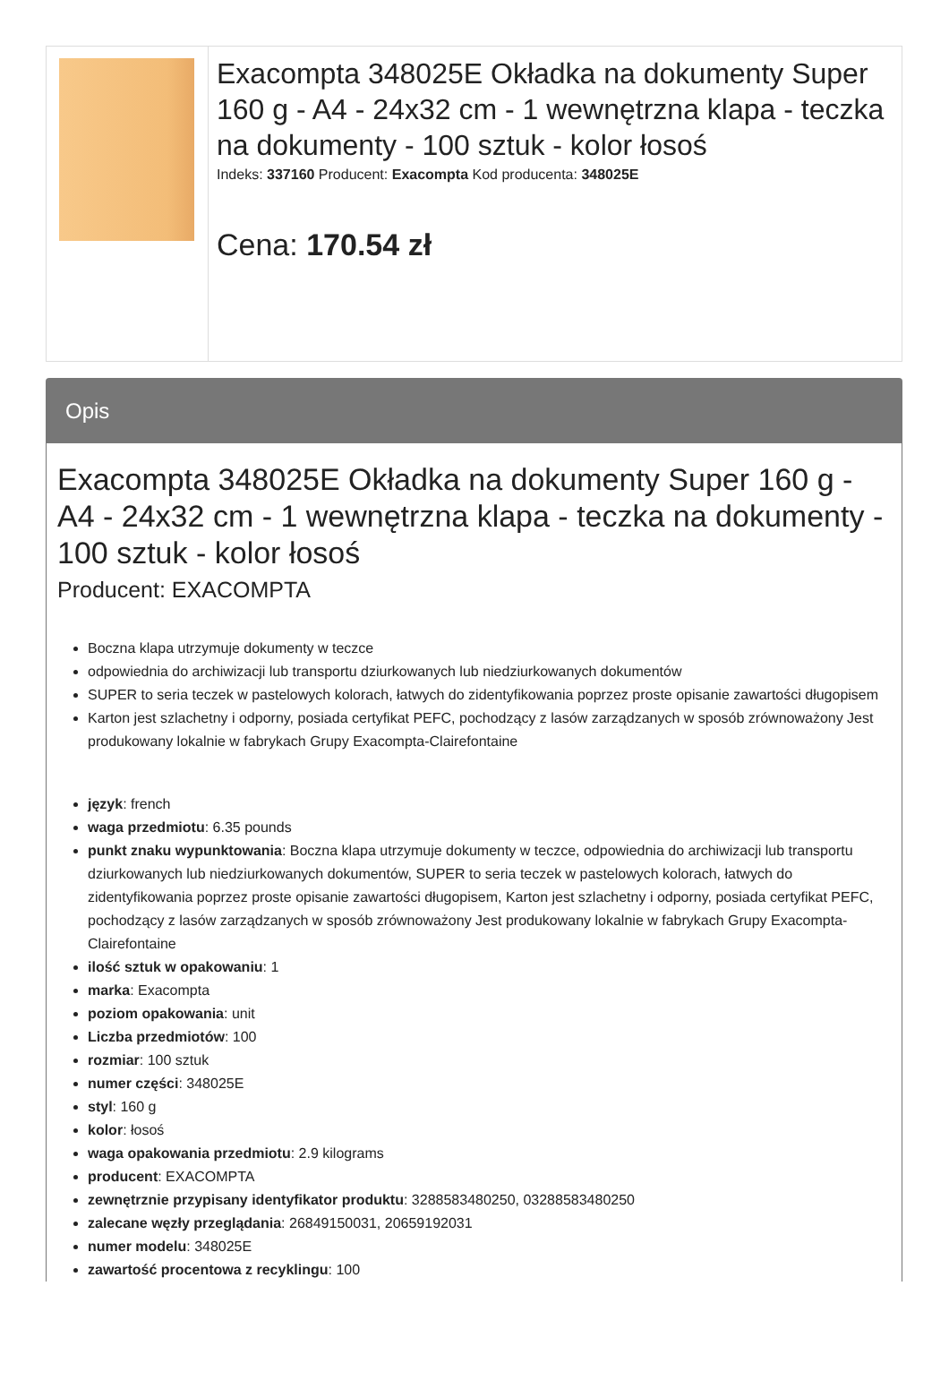| | Exacompta 348025E Okładka na dokumenty Super 160 g - A4 - 24x32 cm - 1 wewnętrzna klapa - teczka na dokumenty - 100 sztuk - kolor łosoś Indeks: 337160 Producent: Exacompta Kod producenta: 348025E Cena: 170.54 zł |
Opis
Exacompta 348025E Okładka na dokumenty Super 160 g - A4 - 24x32 cm - 1 wewnętrzna klapa - teczka na dokumenty - 100 sztuk - kolor łosoś
Producent: EXACOMPTA
Boczna klapa utrzymuje dokumenty w teczce
odpowiednia do archiwizacji lub transportu dziurkowanych lub niedziurkowanych dokumentów
SUPER to seria teczek w pastelowych kolorach, łatwych do zidentyfikowania poprzez proste opisanie zawartości długopisem
Karton jest szlachetny i odporny, posiada certyfikat PEFC, pochodzący z lasów zarządzanych w sposób zrównoważony Jest produkowany lokalnie w fabrykach Grupy Exacompta-Clairefontaine
język: french
waga przedmiotu: 6.35 pounds
punkt znaku wypunktowania: Boczna klapa utrzymuje dokumenty w teczce, odpowiednia do archiwizacji lub transportu dziurkowanych lub niedziurkowanych dokumentów, SUPER to seria teczek w pastelowych kolorach, łatwych do zidentyfikowania poprzez proste opisanie zawartości długopisem, Karton jest szlachetny i odporny, posiada certyfikat PEFC, pochodzący z lasów zarządzanych w sposób zrównoważony Jest produkowany lokalnie w fabrykach Grupy Exacompta-Clairefontaine
ilość sztuk w opakowaniu: 1
marka: Exacompta
poziom opakowania: unit
Liczba przedmiotów: 100
rozmiar: 100 sztuk
numer części: 348025E
styl: 160 g
kolor: łosoś
waga opakowania przedmiotu: 2.9 kilograms
producent: EXACOMPTA
zewnętrznie przypisany identyfikator produktu: 3288583480250, 03288583480250
zalecane węzły przeglądania: 26849150031, 20659192031
numer modelu: 348025E
zawartość procentowa z recyklingu: 100